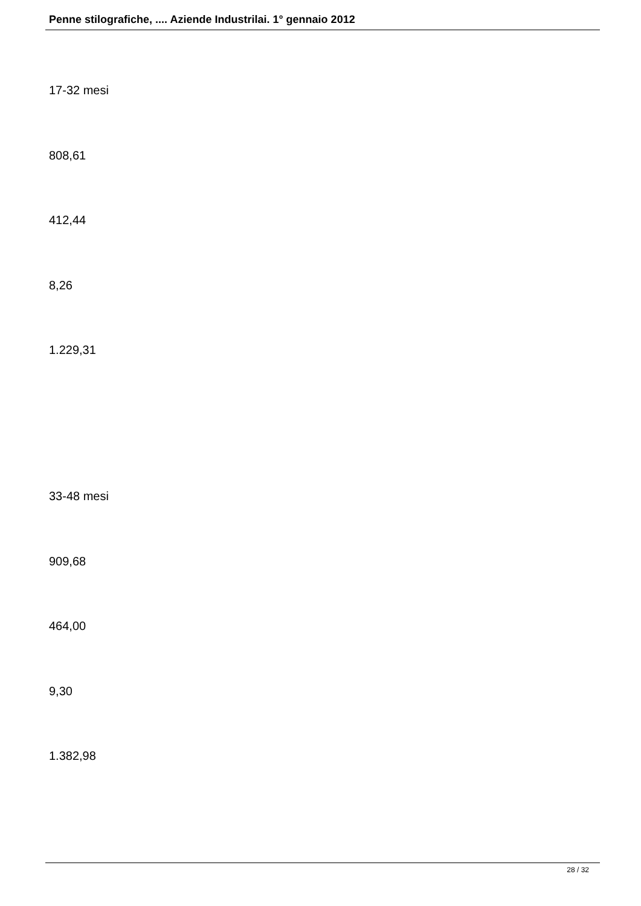Penne stilografiche, .... Aziende Industrilai. 1° gennaio 2012
17-32 mesi
808,61
412,44
8,26
1.229,31
33-48 mesi
909,68
464,00
9,30
1.382,98
28 / 32